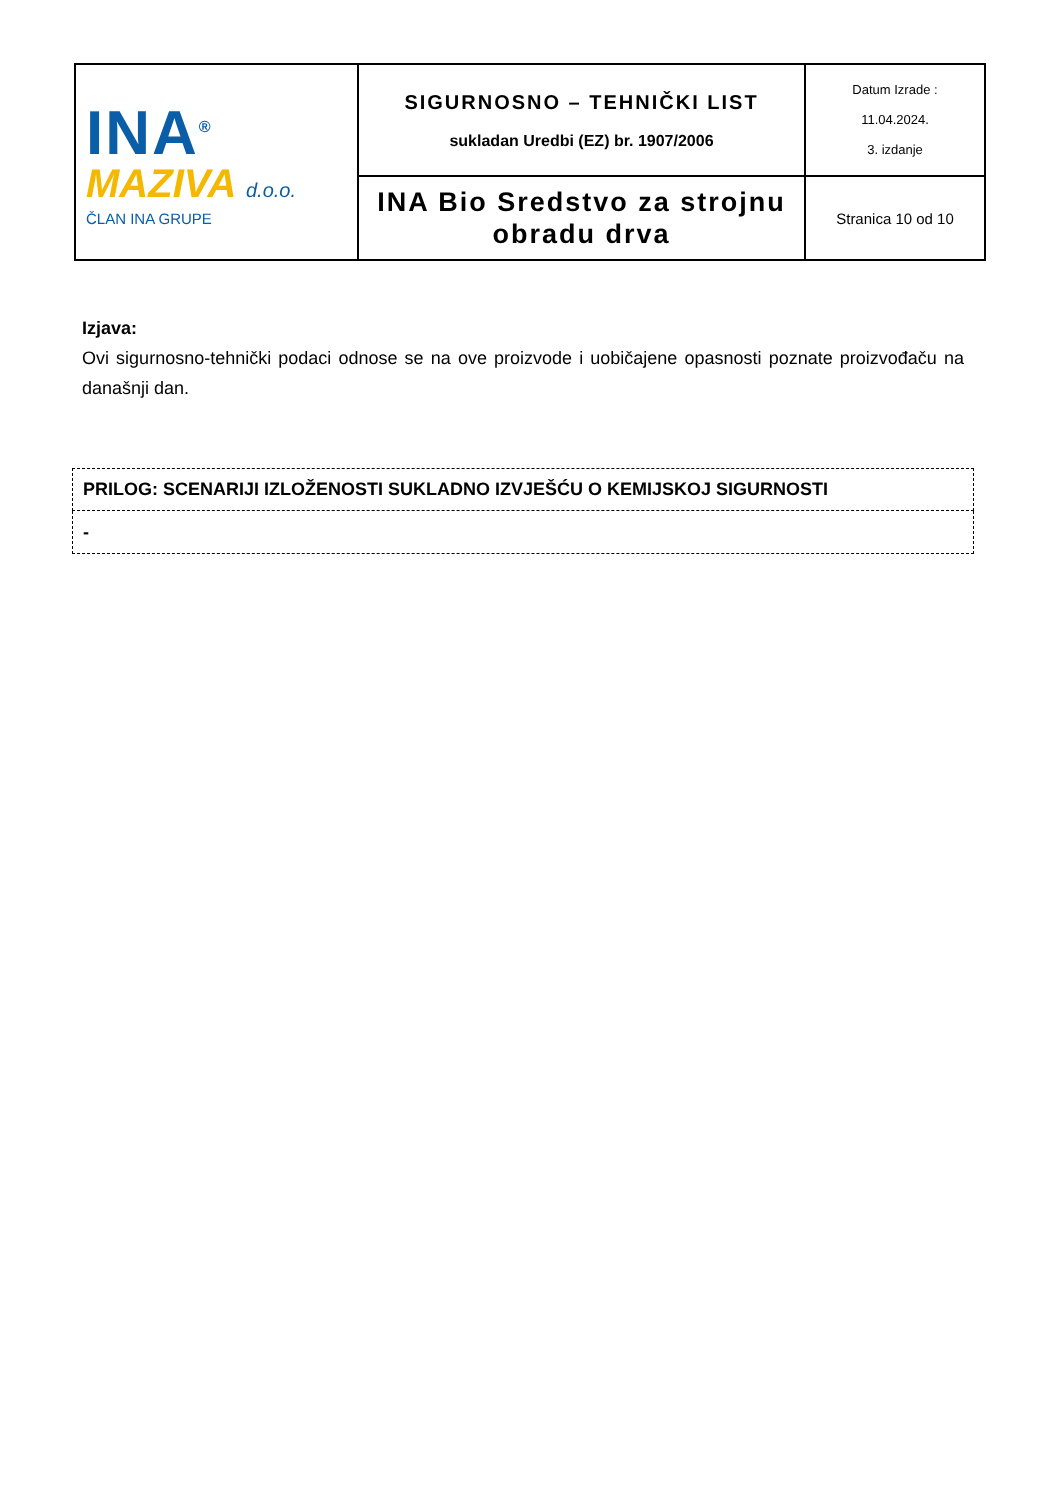| INA<sup>®</sup> MAZIVA d.o.o. ČLAN INA GRUPE | SIGURNOSNO – TEHNIČKI LIST sukladan Uredbi (EZ) br. 1907/2006 | Datum Izrade : 11.04.2024. 3. izdanje |
| | INA Bio Sredstvo za strojnu obradu drva | Stranica 10 od 10 |
Izjava:
Ovi sigurnosno-tehnički podaci odnose se na ove proizvode i uobičajene opasnosti poznate proizvođaču na današnji dan.
| PRILOG: SCENARIJI IZLOŽENOSTI SUKLADNO IZVJEŠĆU O KEMIJSKOJ SIGURNOSTI |
| - |